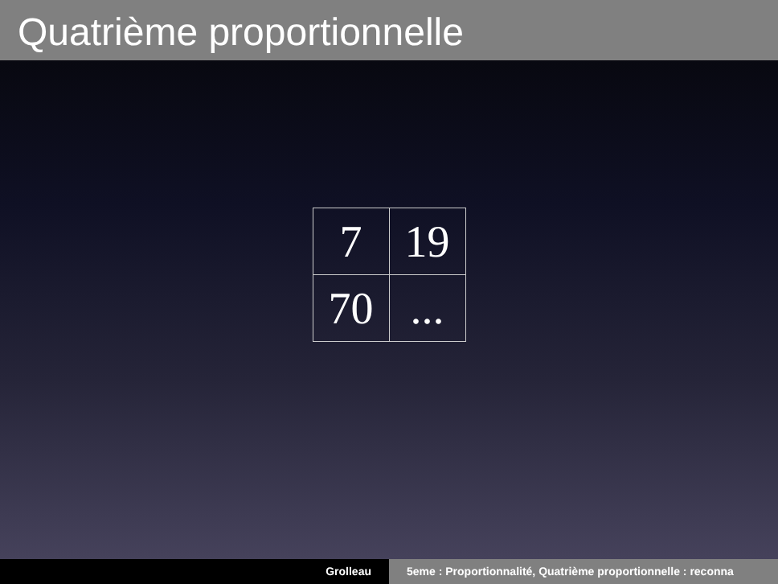Quatrième proportionnelle
| 7 | 19 |
| 70 | ... |
Grolleau 5eme : Proportionnalité, Quatrième proportionnelle : reconna